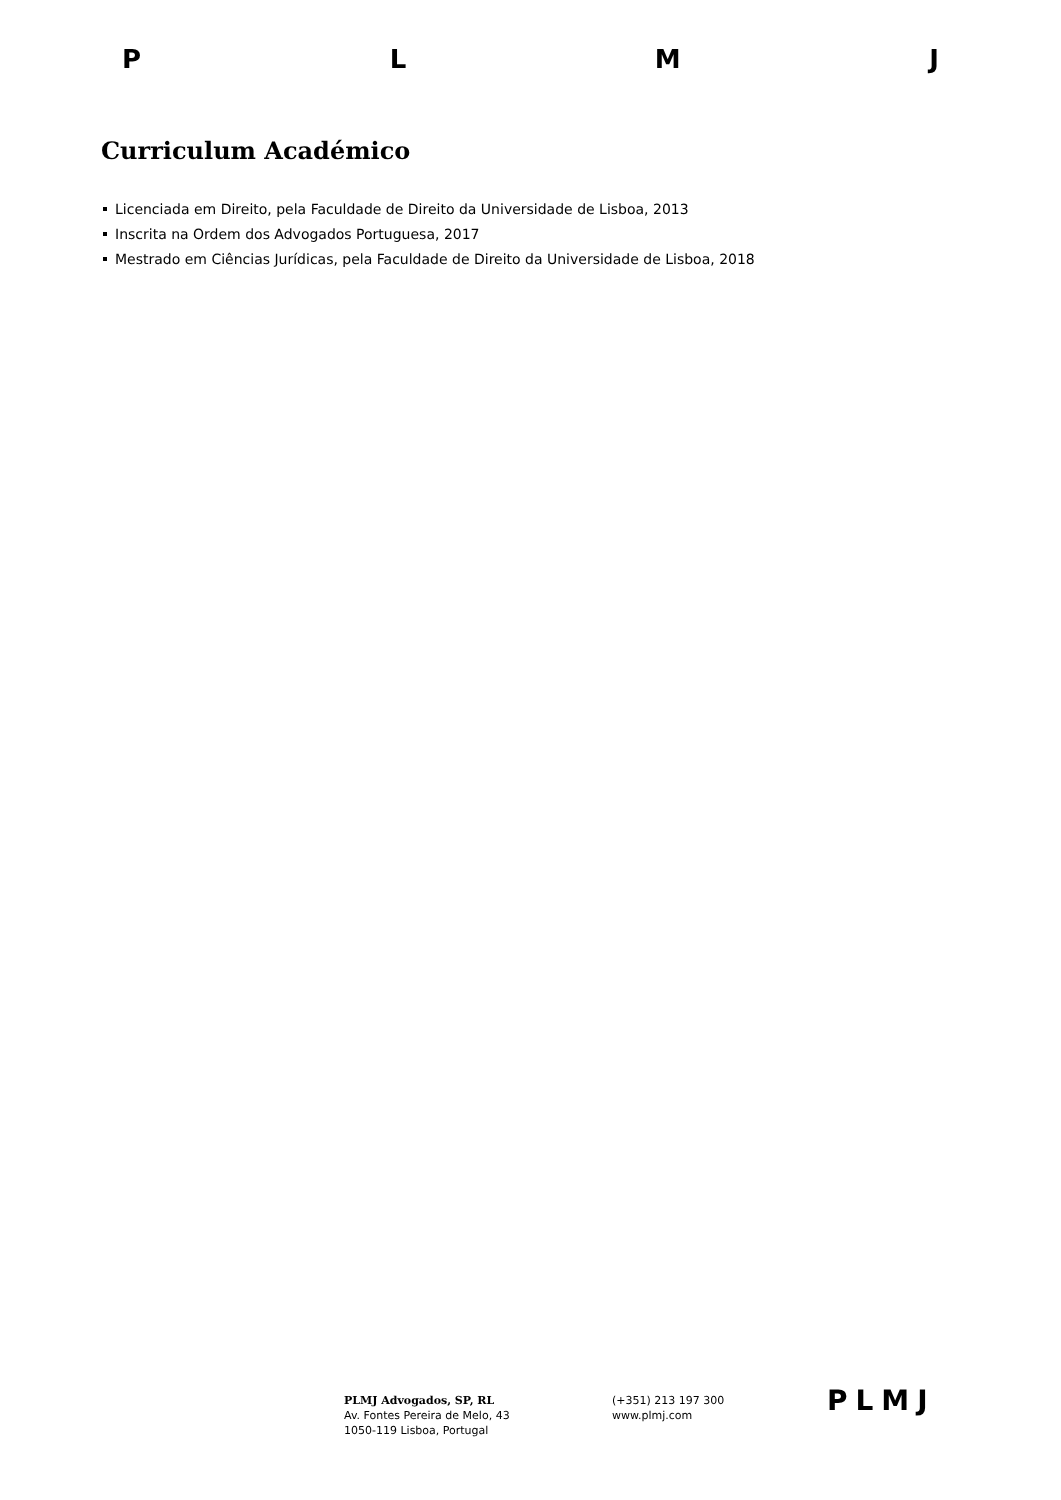PLMJ
Curriculum Académico
Licenciada em Direito, pela Faculdade de Direito da Universidade de Lisboa, 2013
Inscrita na Ordem dos Advogados Portuguesa, 2017
Mestrado em Ciências Jurídicas, pela Faculdade de Direito da Universidade de Lisboa, 2018
PLMJ Advogados, SP, RL
Av. Fontes Pereira de Melo, 43
1050-119 Lisboa, Portugal
(+351) 213 197 300
www.plmj.com
PLMJ